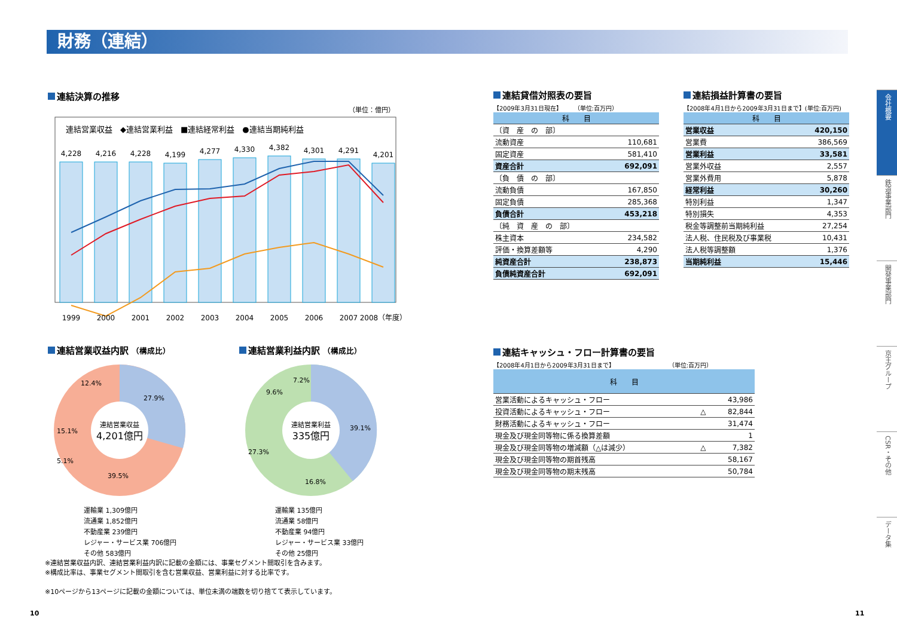財務（連結）
連結決算の推移
（単位：億円）
連結営業収益　◆連結営業利益　■連結経常利益　●連結当期純利益
4,228
4,216
4,228
4,199
4,277
4,330
4,382
4,301
4,291
4,201
1999
2000
2001
2002
2003
2004
2005
2006
2007
2008（年度）
連結営業収益内訳 （構成比）
連結営業収益
4,201億円
27.9%
39.5%
15.1%
12.4%
5.1%
運輸業 1,309億円
流通業 1,852億円
不動産業 239億円
レジャー・サービス業 706億円
その他 583億円
連結営業利益内訳 （構成比）
連結営業利益
335億円
39.1%
16.8%
27.3%
9.6%
7.2%
運輸業 135億円
流通業 58億円
不動産業 94億円
レジャー・サービス業 33億円
その他 25億円
※連結営業収益内訳、連結営業利益内訳に記載の金額には、事業セグメント間取引を含みます。
※構成比率は、事業セグメント間取引を含む営業収益、営業利益に対する比率です。
※10ページから13ページに記載の金額については、単位未満の端数を切り捨てて表示しています。
10 11
連結貸借対照表の要旨
【2009年3月31日現在】　　　（単位:百万円）
| 科 目 | |
| --- | --- |
| 〔資 産 の 部〕 | |
| 流動資産 | 110,681 |
| 固定資産 | 581,410 |
| 資産合計 | 692,091 |
| 〔負 債 の 部〕 | |
| 流動負債 | 167,850 |
| 固定負債 | 285,368 |
| 負債合計 | 453,218 |
| 〔純 資 産 の 部〕 | |
| 株主資本 | 234,582 |
| 評価・換算差額等 | 4,290 |
| 純資産合計 | 238,873 |
| 負債純資産合計 | 692,091 |
連結損益計算書の要旨
【2008年4月1日から2009年3月31日まで】(単位:百万円)
| 科 目 | |
| --- | --- |
| 営業収益 | 420,150 |
| 営業費 | 386,569 |
| 営業利益 | 33,581 |
| 営業外収益 | 2,557 |
| 営業外費用 | 5,878 |
| 経常利益 | 30,260 |
| 特別利益 | 1,347 |
| 特別損失 | 4,353 |
| 税金等調整前当期純利益 | 27,254 |
| 法人税、住民税及び事業税 | 10,431 |
| 法人税等調整額 | 1,376 |
| 当期純利益 | 15,446 |
連結キャッシュ・フロー計算書の要旨
【2008年4月1日から2009年3月31日まで】　　　　　　　　　　（単位:百万円）
| 科 目 | | |
| --- | --- | --- |
| 営業活動によるキャッシュ・フロー | | 43,986 |
| 投資活動によるキャッシュ・フロー | △ | 82,844 |
| 財務活動によるキャッシュ・フロー | | 31,474 |
| 現金及び現金同等物に係る換算差額 | | 1 |
| 現金及び現金同等物の増減額（△は減少） | △ | 7,382 |
| 現金及び現金同等物の期首残高 | | 58,167 |
| 現金及び現金同等物の期末残高 | | 50,784 |
会社概要
鉄道事業部門
開発事業部門
京王グループ
CSR・その他
データ集